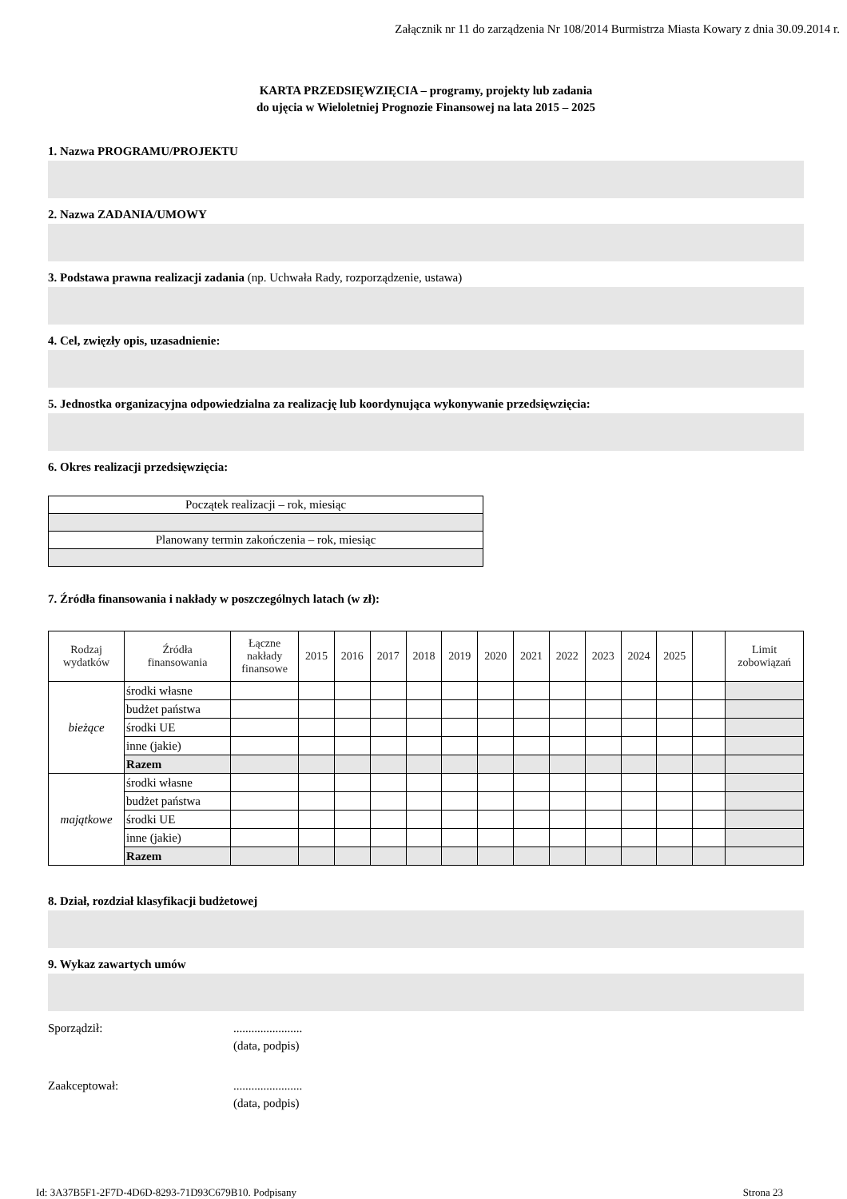Załącznik nr 11 do zarządzenia Nr 108/2014 Burmistrza Miasta Kowary z dnia 30.09.2014 r.
KARTA PRZEDSIĘWZIĘCIA – programy, projekty lub zadania
do ujęcia w Wieloletniej Prognozie Finansowej na lata 2015 – 2025
1. Nazwa PROGRAMU/PROJEKTU
2. Nazwa ZADANIA/UMOWY
3. Podstawa prawna realizacji zadania (np. Uchwała Rady, rozporządzenie, ustawa)
4. Cel, zwięzły opis, uzasadnienie:
5. Jednostka organizacyjna odpowiedzialna za realizację lub koordynująca wykonywanie przedsięwzięcia:
6. Okres realizacji przedsięwzięcia:
| Początek realizacji – rok, miesiąc |
| Planowany termin zakończenia – rok, miesiąc |
7. Źródła finansowania i nakłady w poszczególnych latach (w zł):
| Rodzaj wydatków | Źródła finansowania | Łączne nakłady finansowe | 2015 | 2016 | 2017 | 2018 | 2019 | 2020 | 2021 | 2022 | 2023 | 2024 | 2025 | | Limit zobowiązań |
| --- | --- | --- | --- | --- | --- | --- | --- | --- | --- | --- | --- | --- | --- | --- | --- |
| bieżące | środki własne | | | | | | | | | | | | | | |
| | budżet państwa | | | | | | | | | | | | | | |
| | środki UE | | | | | | | | | | | | | | |
| | inne (jakie) | | | | | | | | | | | | | | |
| | Razem | | | | | | | | | | | | | | |
| majątkowe | środki własne | | | | | | | | | | | | | | |
| | budżet państwa | | | | | | | | | | | | | | |
| | środki UE | | | | | | | | | | | | | | |
| | inne (jakie) | | | | | | | | | | | | | | |
| | Razem | | | | | | | | | | | | | | |
8. Dział, rozdział klasyfikacji budżetowej
9. Wykaz zawartych umów
Sporządził: .......................
(data, podpis)
Zaakceptował: .......................
(data, podpis)
Id: 3A37B5F1-2F7D-4D6D-8293-71D93C679B10. Podpisany Strona 23